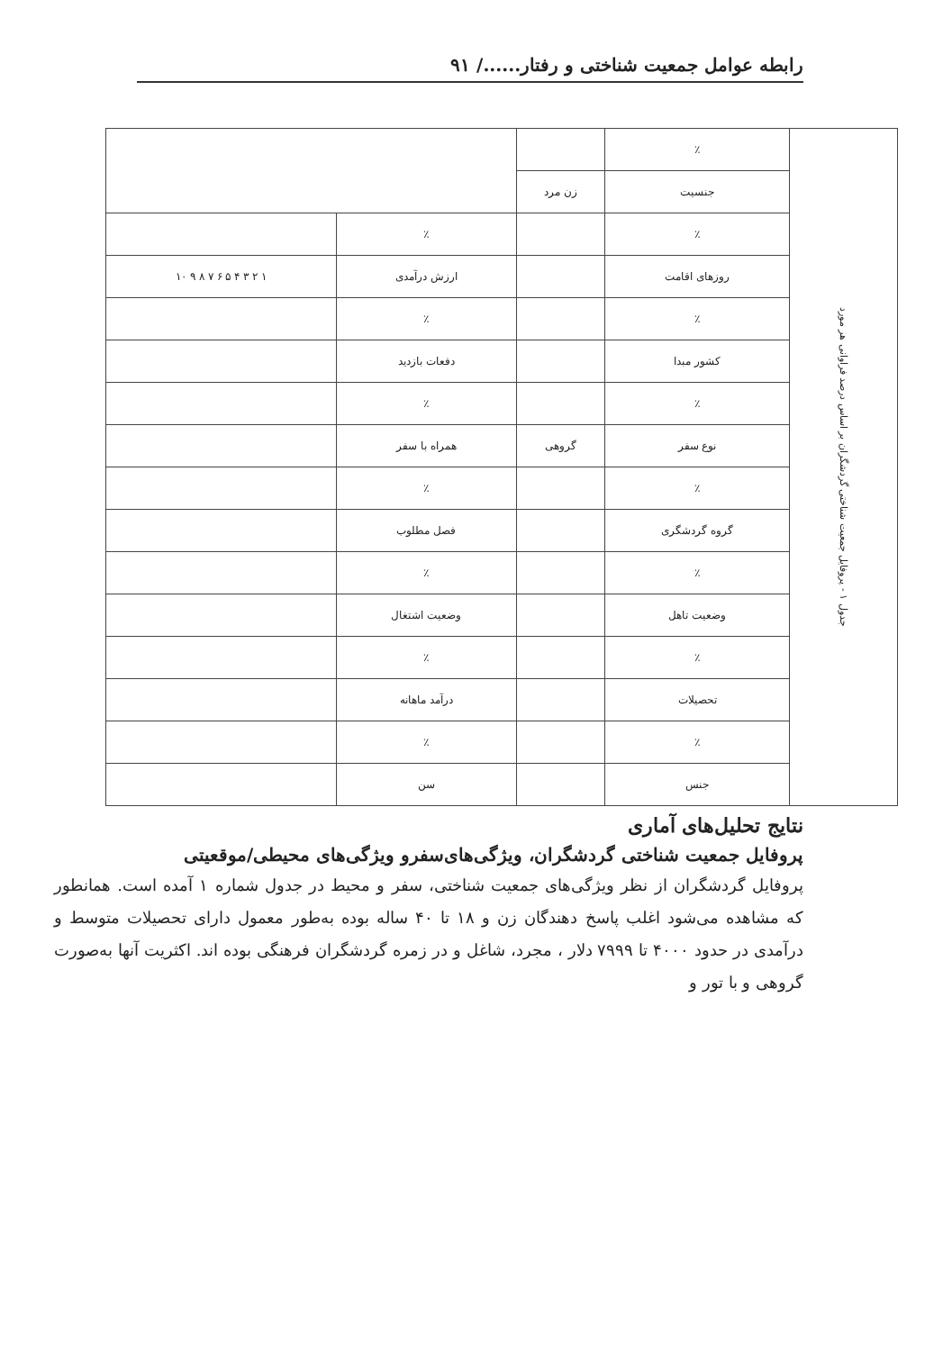رابطه عوامل جمعیت شناختی و رفتار....../ ۹۱
| جدول ۱ - پروفایل جمعیت شناختی گردشگران بر اساس درصد فراوانی هر مورد | ٪ | | | |
| | جنسیت | زن مرد | | |
| | ٪ | | ٪ | |
| | روزهای اقامت | | ارزش درآمدی | ۱ ۲ ۳ ۴ ۵ ۶ ۷ ۸ ۹ ۱۰ |
| | ٪ | | ٪ | |
| | کشور مبدا | | دفعات بازدید | |
| | ٪ | | ٪ | |
| | نوع سفر | گروهی | همراه با سفر | |
| | ٪ | | ٪ | |
| | گروه گردشگری | | فصل مطلوب | |
| | ٪ | | ٪ | |
| | وضعیت تاهل | | وضعیت اشتغال | |
| | ٪ | | ٪ | |
| | تحصیلات | | درآمد ماهانه | |
| | ٪ | | ٪ | |
| | جنس | | سن | |
نتایج تحلیل‌های آماری
پروفایل جمعیت شناختی گردشگران، ویژگی‌های‌سفرو ویژگی‌های محیطی/موقعیتی
پروفایل گردشگران از نظر ویژگی‌های جمعیت شناختی، سفر و محیط در جدول شماره ۱ آمده است. همانطور که مشاهده می‌شود اغلب پاسخ دهندگان زن و ۱۸ تا ۴۰ ساله بوده به‌طور معمول دارای تحصیلات متوسط و درآمدی در حدود ۴۰۰۰ تا ۷۹۹۹ دلار ، مجرد، شاغل و در زمره گردشگران فرهنگی بوده اند. اکثریت آنها به‌صورت گروهی و با تور و